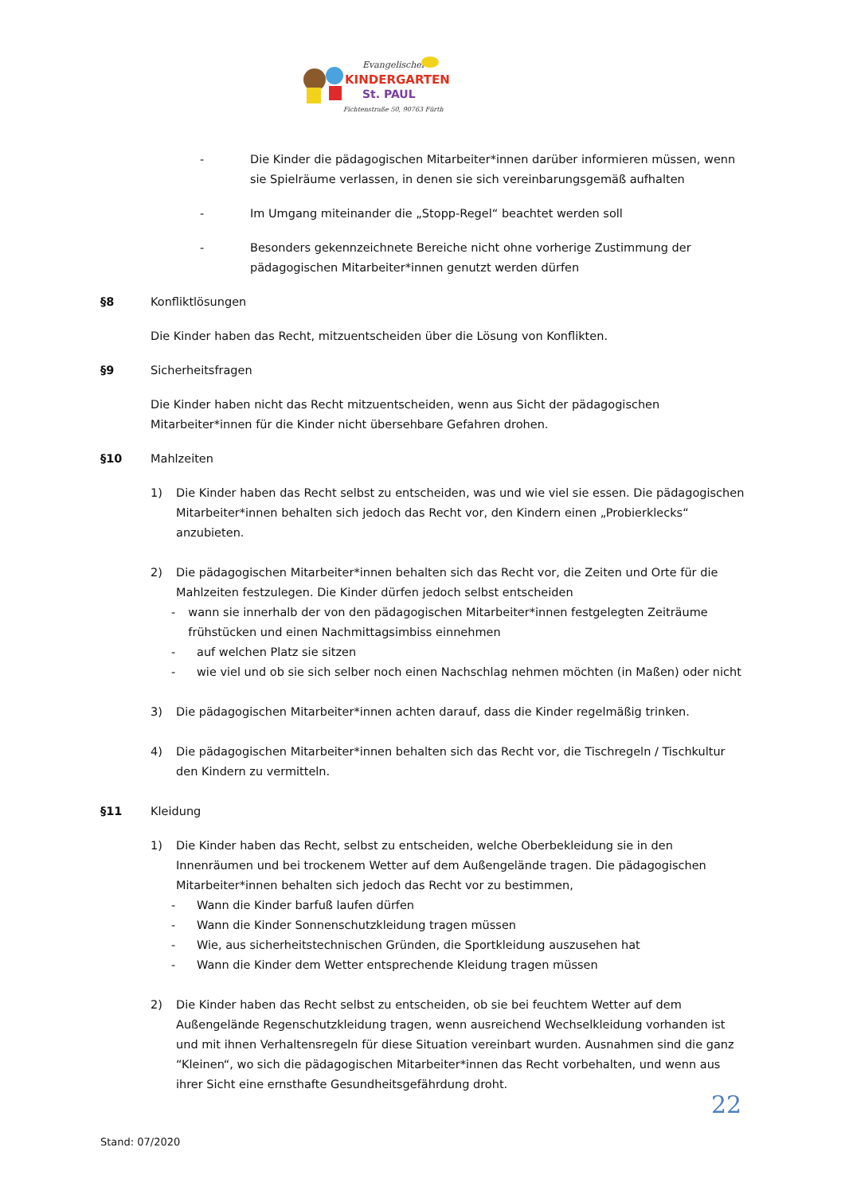Evangelischer
KINDERGARTEN
St. PAUL
Fichtenstraße 50, 90763 Fürth
- Die Kinder die pädagogischen Mitarbeiter*innen darüber informieren müssen, wenn sie Spielräume verlassen, in denen sie sich vereinbarungsgemäß aufhalten
- Im Umgang miteinander die „Stopp-Regel“ beachtet werden soll
- Besonders gekennzeichnete Bereiche nicht ohne vorherige Zustimmung der pädagogischen Mitarbeiter*innen genutzt werden dürfen
§8 Konfliktlösungen
Die Kinder haben das Recht, mitzuentscheiden über die Lösung von Konflikten.
§9 Sicherheitsfragen
Die Kinder haben nicht das Recht mitzuentscheiden, wenn aus Sicht der pädagogischen Mitarbeiter*innen für die Kinder nicht übersehbare Gefahren drohen.
§10 Mahlzeiten
1) Die Kinder haben das Recht selbst zu entscheiden, was und wie viel sie essen. Die pädagogischen Mitarbeiter*innen behalten sich jedoch das Recht vor, den Kindern einen „Probierklecks“ anzubieten.
2) Die pädagogischen Mitarbeiter*innen behalten sich das Recht vor, die Zeiten und Orte für die Mahlzeiten festzulegen. Die Kinder dürfen jedoch selbst entscheiden
- wann sie innerhalb der von den pädagogischen Mitarbeiter*innen festgelegten Zeiträume frühstücken und einen Nachmittagsimbiss einnehmen
- auf welchen Platz sie sitzen
- wie viel und ob sie sich selber noch einen Nachschlag nehmen möchten (in Maßen) oder nicht
3) Die pädagogischen Mitarbeiter*innen achten darauf, dass die Kinder regelmäßig trinken.
4) Die pädagogischen Mitarbeiter*innen behalten sich das Recht vor, die Tischregeln / Tischkultur den Kindern zu vermitteln.
§11 Kleidung
1) Die Kinder haben das Recht, selbst zu entscheiden, welche Oberbekleidung sie in den Innenräumen und bei trockenem Wetter auf dem Außengelände tragen. Die pädagogischen Mitarbeiter*innen behalten sich jedoch das Recht vor zu bestimmen,
- Wann die Kinder barfuß laufen dürfen
- Wann die Kinder Sonnenschutzkleidung tragen müssen
- Wie, aus sicherheitstechnischen Gründen, die Sportkleidung auszusehen hat
- Wann die Kinder dem Wetter entsprechende Kleidung tragen müssen
2) Die Kinder haben das Recht selbst zu entscheiden, ob sie bei feuchtem Wetter auf dem Außengelände Regenschutzkleidung tragen, wenn ausreichend Wechselkleidung vorhanden ist und mit ihnen Verhaltensregeln für diese Situation vereinbart wurden. Ausnahmen sind die ganz “Kleinen“, wo sich die pädagogischen Mitarbeiter*innen das Recht vorbehalten, und wenn aus ihrer Sicht eine ernsthafte Gesundheitsgefährdung droht.
22
Stand: 07/2020